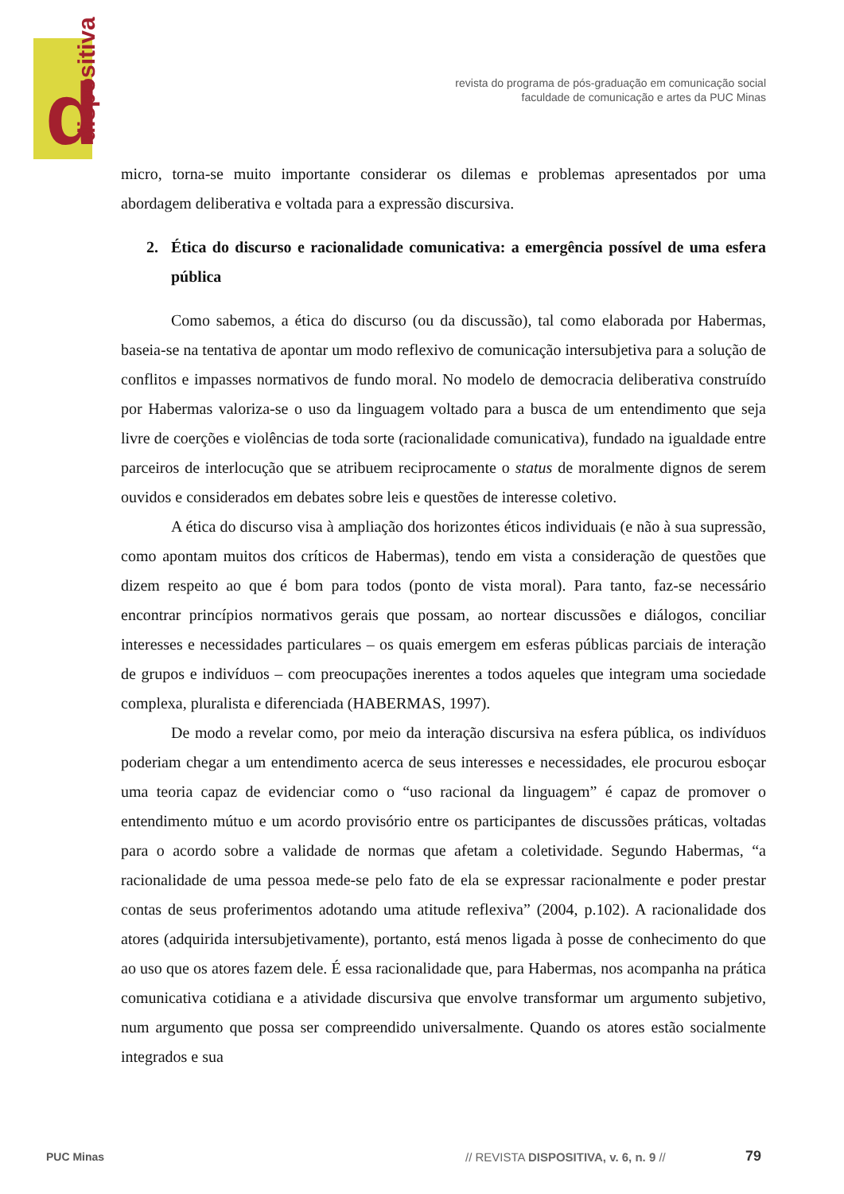d dispositiva
revista do programa de pós-graduação em comunicação social
faculdade de comunicação e artes da PUC Minas
micro, torna-se muito importante considerar os dilemas e problemas apresentados por uma abordagem deliberativa e voltada para a expressão discursiva.
2. Ética do discurso e racionalidade comunicativa: a emergência possível de uma esfera pública
Como sabemos, a ética do discurso (ou da discussão), tal como elaborada por Habermas, baseia-se na tentativa de apontar um modo reflexivo de comunicação intersubjetiva para a solução de conflitos e impasses normativos de fundo moral. No modelo de democracia deliberativa construído por Habermas valoriza-se o uso da linguagem voltado para a busca de um entendimento que seja livre de coerções e violências de toda sorte (racionalidade comunicativa), fundado na igualdade entre parceiros de interlocução que se atribuem reciprocamente o status de moralmente dignos de serem ouvidos e considerados em debates sobre leis e questões de interesse coletivo.
A ética do discurso visa à ampliação dos horizontes éticos individuais (e não à sua supressão, como apontam muitos dos críticos de Habermas), tendo em vista a consideração de questões que dizem respeito ao que é bom para todos (ponto de vista moral). Para tanto, faz-se necessário encontrar princípios normativos gerais que possam, ao nortear discussões e diálogos, conciliar interesses e necessidades particulares – os quais emergem em esferas públicas parciais de interação de grupos e indivíduos – com preocupações inerentes a todos aqueles que integram uma sociedade complexa, pluralista e diferenciada (HABERMAS, 1997).
De modo a revelar como, por meio da interação discursiva na esfera pública, os indivíduos poderiam chegar a um entendimento acerca de seus interesses e necessidades, ele procurou esboçar uma teoria capaz de evidenciar como o “uso racional da linguagem” é capaz de promover o entendimento mútuo e um acordo provisório entre os participantes de discussões práticas, voltadas para o acordo sobre a validade de normas que afetam a coletividade. Segundo Habermas, “a racionalidade de uma pessoa mede-se pelo fato de ela se expressar racionalmente e poder prestar contas de seus proferimentos adotando uma atitude reflexiva” (2004, p.102). A racionalidade dos atores (adquirida intersubjetivamente), portanto, está menos ligada à posse de conhecimento do que ao uso que os atores fazem dele. É essa racionalidade que, para Habermas, nos acompanha na prática comunicativa cotidiana e a atividade discursiva que envolve transformar um argumento subjetivo, num argumento que possa ser compreendido universalmente. Quando os atores estão socialmente integrados e sua
PUC Minas
// REVISTA DISPOSITIVA, v. 6, n. 9 //
79